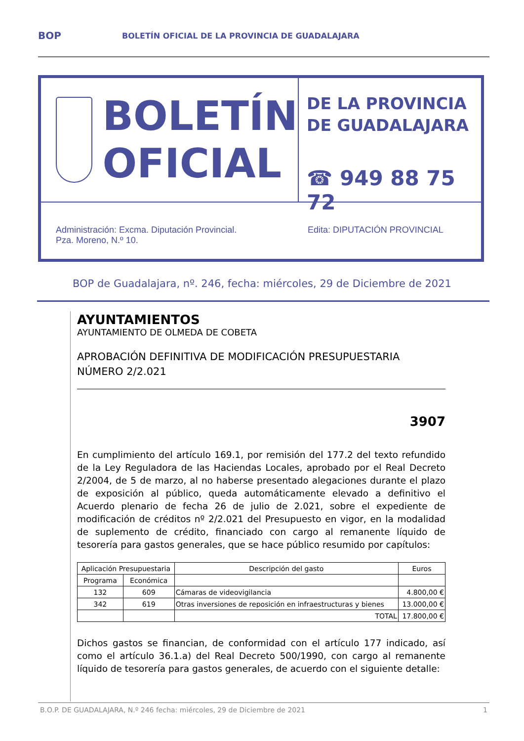BOP
BOLETÍN OFICIAL DE LA PROVINCIA DE GUADALAJARA
BOLETÍN
OFICIAL
DE LA PROVINCIA
DE GUADALAJARA
☎ 949 88 75 72
Administración: Excma. Diputación Provincial.
Pza. Moreno, N.º 10.
Edita: DIPUTACIÓN PROVINCIAL
BOP de Guadalajara, nº. 246, fecha: miércoles, 29 de Diciembre de 2021
AYUNTAMIENTOS
AYUNTAMIENTO DE OLMEDA DE COBETA
APROBACIÓN DEFINITIVA DE MODIFICACIÓN PRESUPUESTARIA NÚMERO 2/2.021
3907
En cumplimiento del artículo 169.1, por remisión del 177.2 del texto refundido de la Ley Reguladora de las Haciendas Locales, aprobado por el Real Decreto 2/2004, de 5 de marzo, al no haberse presentado alegaciones durante el plazo de exposición al público, queda automáticamente elevado a definitivo el Acuerdo plenario de fecha 26 de julio de 2.021, sobre el expediente de modificación de créditos nº 2/2.021 del Presupuesto en vigor, en la modalidad de suplemento de crédito, financiado con cargo al remanente líquido de tesorería para gastos generales, que se hace público resumido por capítulos:
| Aplicación Presupuestaria | | Descripción del gasto | Euros |
| --- | --- | --- | --- |
| Programa | Económica | | |
| 132 | 609 | Cámaras de videovigilancia | 4.800,00 € |
| 342 | 619 | Otras inversiones de reposición en infraestructuras y bienes | 13.000,00 € |
| | | TOTAL | 17.800,00 € |
Dichos gastos se financian, de conformidad con el artículo 177 indicado, así como el artículo 36.1.a) del Real Decreto 500/1990, con cargo al remanente líquido de tesorería para gastos generales, de acuerdo con el siguiente detalle:
B.O.P. DE GUADALAJARA, N.º 246 fecha: miércoles, 29 de Diciembre de 2021 1